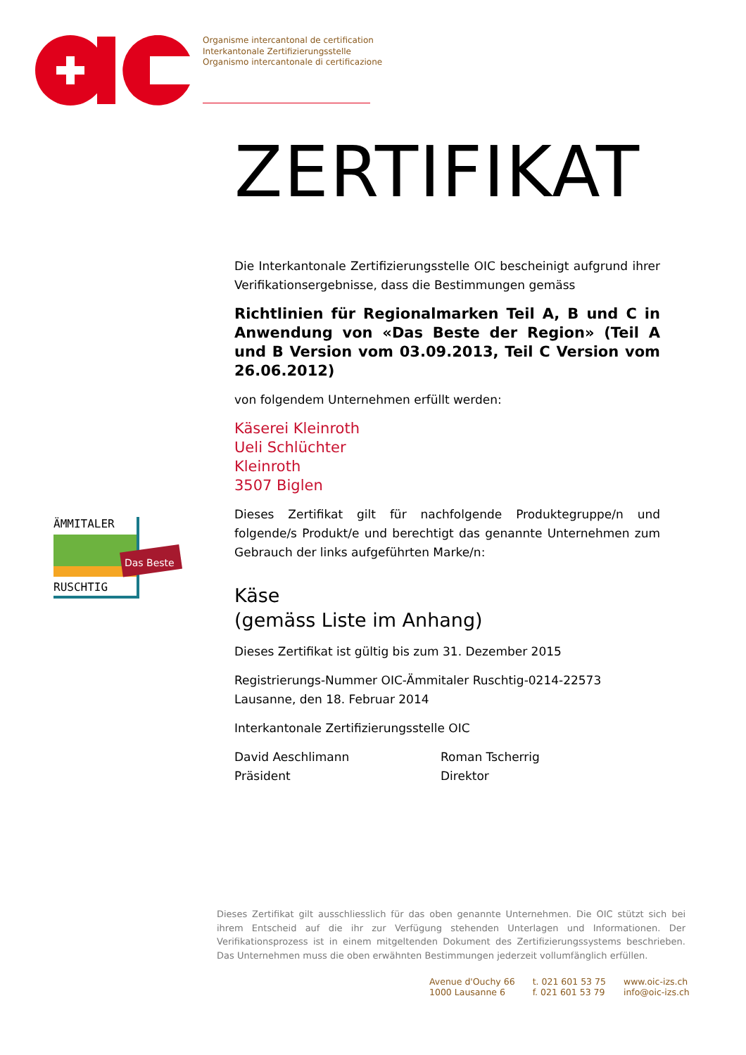Organisme intercantonal de certification
Interkantonale Zertifizierungsstelle
Organismo intercantonale di certificazione
ÄMMITALER
RUSCHTIG
Das Beste
ZERTIFIKAT
Die Interkantonale Zertifizierungsstelle OIC bescheinigt aufgrund ihrer Verifikationsergebnisse, dass die Bestimmungen gemäss
Richtlinien für Regionalmarken Teil A, B und C in Anwendung von «Das Beste der Region» (Teil A und B Version vom 03.09.2013, Teil C Version vom 26.06.2012)
von folgendem Unternehmen erfüllt werden:
Käserei Kleinroth
Ueli Schlüchter
Kleinroth
3507 Biglen
Dieses Zertifikat gilt für nachfolgende Produktegruppe/n und folgende/s Produkt/e und berechtigt das genannte Unternehmen zum Gebrauch der links aufgeführten Marke/n:
Käse
(gemäss Liste im Anhang)
Dieses Zertifikat ist gültig bis zum 31. Dezember 2015
Registrierungs-Nummer OIC-Ämmitaler Ruschtig-0214-22573
Lausanne, den 18. Februar 2014
Interkantonale Zertifizierungsstelle OIC
David Aeschlimann
Präsident
Roman Tscherrig
Direktor
Dieses Zertifikat gilt ausschliesslich für das oben genannte Unternehmen. Die OIC stützt sich bei ihrem Entscheid auf die ihr zur Verfügung stehenden Unterlagen und Informationen. Der Verifikationsprozess ist in einem mitgeltenden Dokument des Zertifizierungssystems beschrieben. Das Unternehmen muss die oben erwähnten Bestimmungen jederzeit vollumfänglich erfüllen.
Avenue d'Ouchy 66
1000 Lausanne 6
t. 021 601 53 75
f. 021 601 53 79
www.oic-izs.ch
info@oic-izs.ch